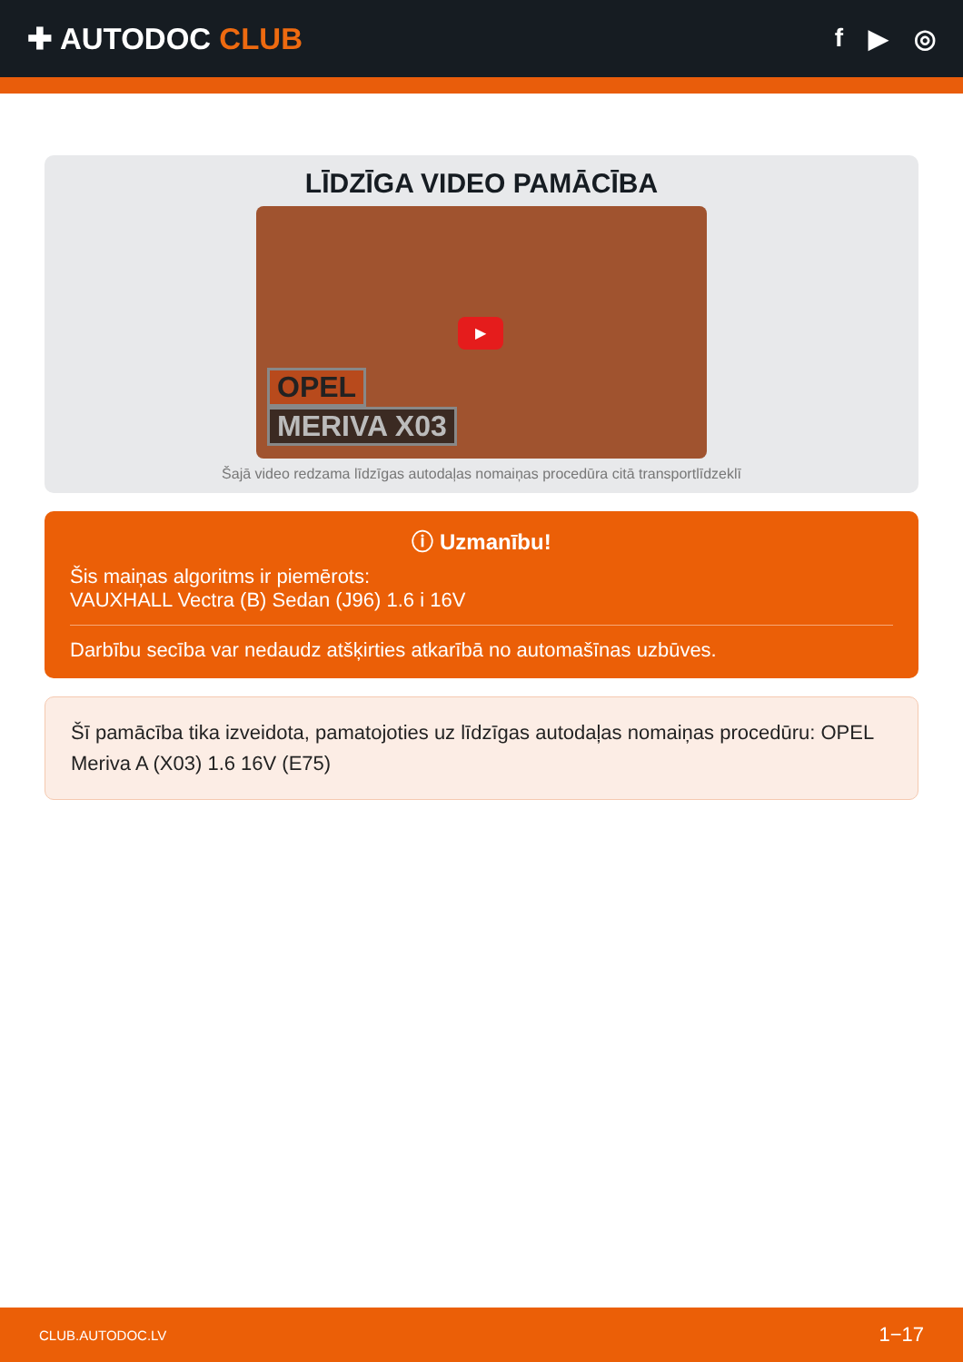✚ AUTODOC CLUB
f ▶ ◎
LĪDZĪGA VIDEO PAMĀCĪBA
▶
OPEL
MERIVA X03
Šajā video redzama līdzīgas autodaļas nomaiņas procedūra citā transportlīdzeklī
ⓘ Uzmanību!
Šis maiņas algoritms ir piemērots:
VAUXHALL Vectra (B) Sedan (J96) 1.6 i 16V
Darbību secība var nedaudz atšķirties atkarībā no automašīnas uzbūves.
Šī pamācība tika izveidota, pamatojoties uz līdzīgas autodaļas nomaiņas procedūru: OPEL Meriva A (X03) 1.6 16V (E75)
CLUB.AUTODOC.LV 1−17